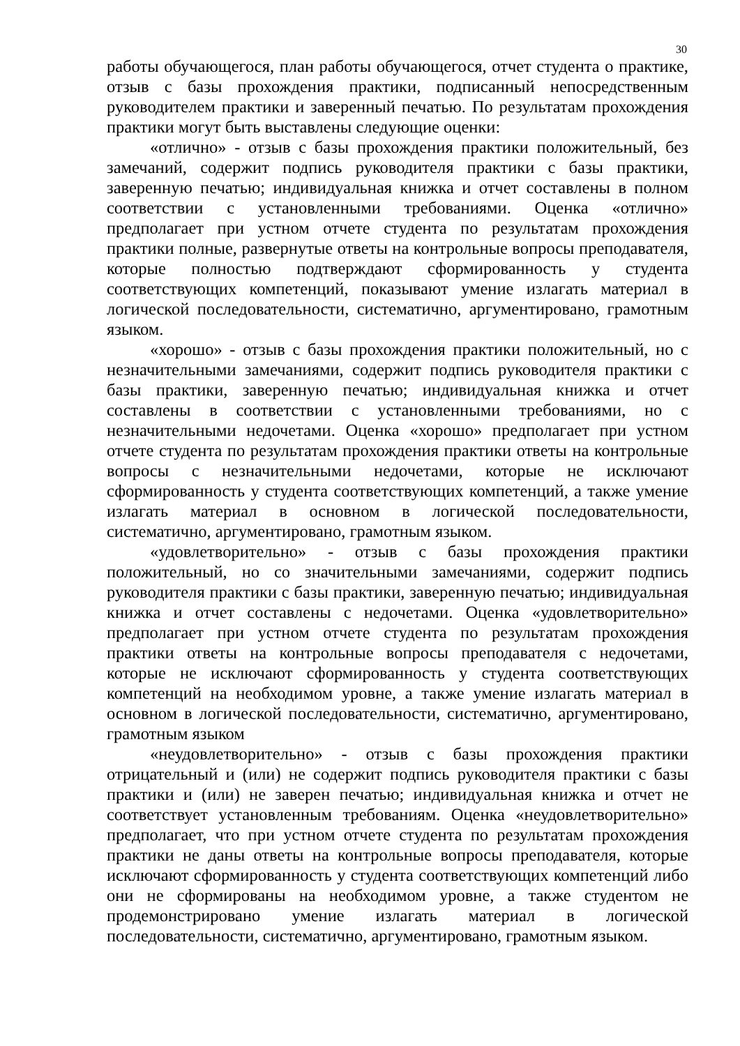30
работы обучающегося, план работы обучающегося, отчет студента о практике, отзыв с базы прохождения практики, подписанный непосредственным руководителем практики и заверенный печатью. По результатам прохождения практики могут быть выставлены следующие оценки:
«отлично» - отзыв с базы прохождения практики положительный, без замечаний, содержит подпись руководителя практики с базы практики, заверенную печатью; индивидуальная книжка и отчет составлены в полном соответствии с установленными требованиями. Оценка «отлично» предполагает при устном отчете студента по результатам прохождения практики полные, развернутые ответы на контрольные вопросы преподавателя, которые полностью подтверждают сформированность у студента соответствующих компетенций, показывают умение излагать материал в логической последовательности, систематично, аргументировано, грамотным языком.
«хорошо» - отзыв с базы прохождения практики положительный, но с незначительными замечаниями, содержит подпись руководителя практики с базы практики, заверенную печатью; индивидуальная книжка и отчет составлены в соответствии с установленными требованиями, но с незначительными недочетами. Оценка «хорошо» предполагает при устном отчете студента по результатам прохождения практики ответы на контрольные вопросы с незначительными недочетами, которые не исключают сформированность у студента соответствующих компетенций, а также умение излагать материал в основном в логической последовательности, систематично, аргументировано, грамотным языком.
«удовлетворительно» - отзыв с базы прохождения практики положительный, но со значительными замечаниями, содержит подпись руководителя практики с базы практики, заверенную печатью; индивидуальная книжка и отчет составлены с недочетами. Оценка «удовлетворительно» предполагает при устном отчете студента по результатам прохождения практики ответы на контрольные вопросы преподавателя с недочетами, которые не исключают сформированность у студента соответствующих компетенций на необходимом уровне, а также умение излагать материал в основном в логической последовательности, систематично, аргументировано, грамотным языком
«неудовлетворительно» - отзыв с базы прохождения практики отрицательный и (или) не содержит подпись руководителя практики с базы практики и (или) не заверен печатью; индивидуальная книжка и отчет не соответствует установленным требованиям. Оценка «неудовлетворительно» предполагает, что при устном отчете студента по результатам прохождения практики не даны ответы на контрольные вопросы преподавателя, которые исключают сформированность у студента соответствующих компетенций либо они не сформированы на необходимом уровне, а также студентом не продемонстрировано умение излагать материал в логической последовательности, систематично, аргументировано, грамотным языком.